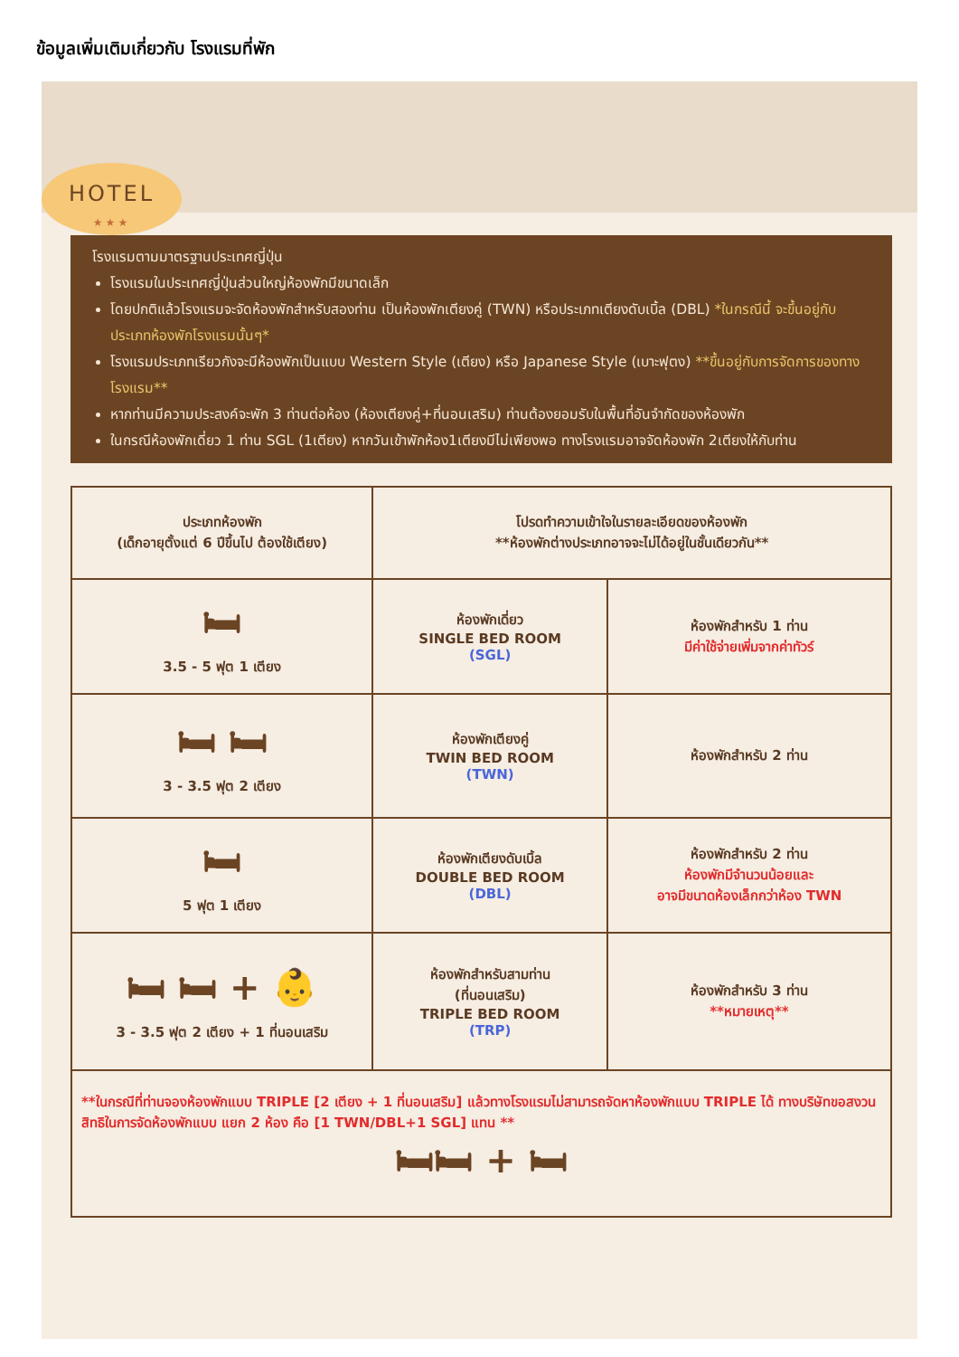ข้อมูลเพิ่มเติมเกี่ยวกับ โรงแรมที่พัก
HOTEL
★★★
โรงแรมตามมาตรฐานประเทศญี่ปุ่น
โรงแรมในประเทศญี่ปุ่นส่วนใหญ่ห้องพักมีขนาดเล็ก
โดยปกติแล้วโรงแรมจะจัดห้องพักสำหรับสองท่าน เป็นห้องพักเตียงคู่ (TWN) หรือประเภทเตียงดับเบิ้ล (DBL) *ในกรณีนี้ จะขึ้นอยู่กับประเภทห้องพักโรงแรมนั้นๆ*
โรงแรมประเภทเรียวกังจะมีห้องพักเป็นแบบ Western Style (เตียง) หรือ Japanese Style (เบาะฟุตง) **ขึ้นอยู่กับการจัดการของทางโรงแรม**
หากท่านมีความประสงค์จะพัก 3 ท่านต่อห้อง (ห้องเตียงคู่+ที่นอนเสริม) ท่านต้องยอมรับในพื้นที่อันจำกัดของห้องพัก
ในกรณีห้องพักเดี่ยว 1 ท่าน SGL (1เตียง) หากวันเข้าพักห้อง1เตียงมีไม่เพียงพอ ทางโรงแรมอาจจัดห้องพัก 2เตียงให้กับท่าน
| ประเภทห้องพัก (เด็กอายุตั้งแต่ 6 ปีขึ้นไป ต้องใช้เตียง) | โปรดทำความเข้าใจในรายละเอียดของห้องพัก **ห้องพักต่างประเภทอาจจะไม่ได้อยู่ในชั้นเดียวกัน** | |
| --- | --- | --- |
| 🛏 3.5 - 5 ฟุต 1 เตียง | ห้องพักเดี่ยว SINGLE BED ROOM (SGL) | ห้องพักสำหรับ 1 ท่าน มีค่าใช้จ่ายเพิ่มจากค่าทัวร์ |
| 🛏 🛏 3 - 3.5 ฟุต 2 เตียง | ห้องพักเตียงคู่ TWIN BED ROOM (TWN) | ห้องพักสำหรับ 2 ท่าน |
| 🛏 5 ฟุต 1 เตียง | ห้องพักเตียงดับเบิ้ล DOUBLE BED ROOM (DBL) | ห้องพักสำหรับ 2 ท่าน ห้องพักมีจำนวนน้อยและ อาจมีขนาดห้องเล็กกว่าห้อง TWN |
| 🛏 🛏 + 👶 3 - 3.5 ฟุต 2 เตียง + 1 ที่นอนเสริม | ห้องพักสำหรับสามท่าน (ที่นอนเสริม) TRIPLE BED ROOM (TRP) | ห้องพักสำหรับ 3 ท่าน **หมายเหตุ** |
| **ในกรณีที่ท่านจองห้องพักแบบ TRIPLE [2 เตียง + 1 ที่นอนเสริม] แล้วทางโรงแรมไม่สามารถจัดหาห้องพักแบบ TRIPLE ได้ ทางบริษัทขอสงวนสิทธิในการจัดห้องพักแบบ แยก 2 ห้อง คือ [1 TWN/DBL+1 SGL] แทน ** 🛏🛏 + 🛏 | | |